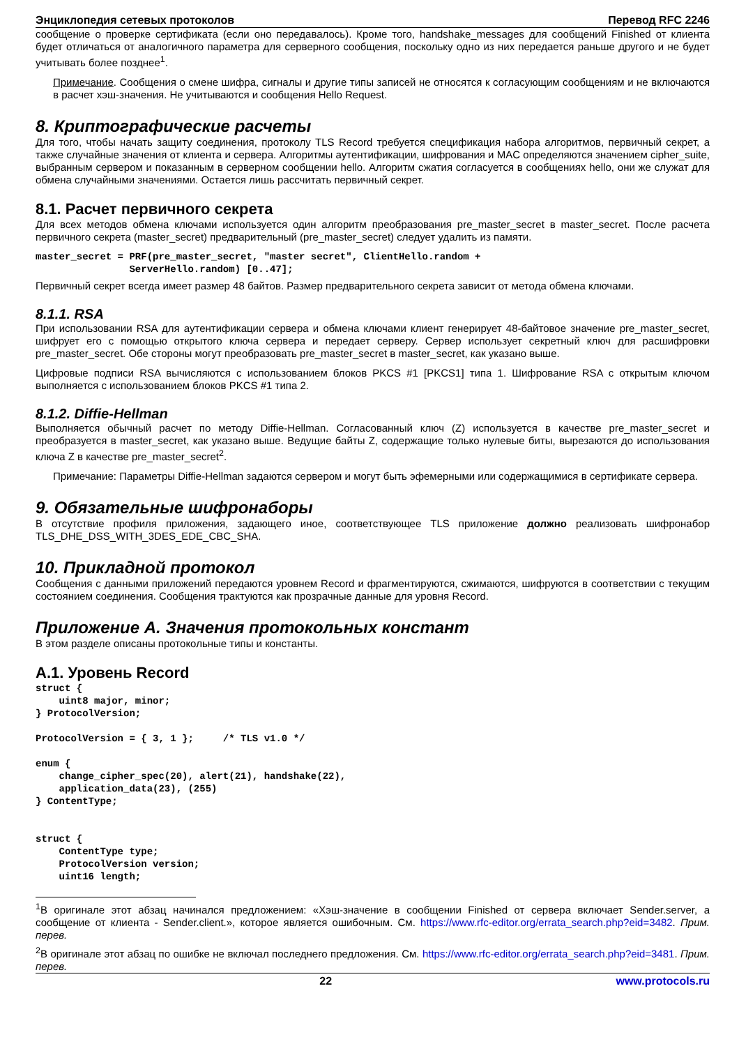Энциклопедия сетевых протоколов Перевод RFC 2246
сообщение о проверке сертификата (если оно передавалось). Кроме того, handshake_messages для сообщений Finished от клиента будет отличаться от аналогичного параметра для серверного сообщения, поскольку одно из них передается раньше другого и не будет учитывать более позднее<sup>1</sup>.
Примечание. Сообщения о смене шифра, сигналы и другие типы записей не относятся к согласующим сообщениям и не включаются в расчет хэш-значения. Не учитываются и сообщения Hello Request.
8. Криптографические расчеты
Для того, чтобы начать защиту соединения, протоколу TLS Record требуется спецификация набора алгоритмов, первичный секрет, а также случайные значения от клиента и сервера. Алгоритмы аутентификации, шифрования и MAC определяются значением cipher_suite, выбранным сервером и показанным в серверном сообщении hello. Алгоритм сжатия согласуется в сообщениях hello, они же служат для обмена случайными значениями. Остается лишь рассчитать первичный секрет.
8.1. Расчет первичного секрета
Для всех методов обмена ключами используется один алгоритм преобразования pre_master_secret в master_secret. После расчета первичного секрета (master_secret) предварительный (pre_master_secret) следует удалить из памяти.
master_secret = PRF(pre_master_secret, "master secret", ClientHello.random +
                ServerHello.random) [0..47];
Первичный секрет всегда имеет размер 48 байтов. Размер предварительного секрета зависит от метода обмена ключами.
8.1.1. RSA
При использовании RSA для аутентификации сервера и обмена ключами клиент генерирует 48-байтовое значение pre_master_secret, шифрует его с помощью открытого ключа сервера и передает серверу. Сервер использует секретный ключ для расшифровки pre_master_secret. Обе стороны могут преобразовать pre_master_secret в master_secret, как указано выше.
Цифровые подписи RSA вычисляются с использованием блоков PKCS #1 [PKCS1] типа 1. Шифрование RSA с открытым ключом выполняется с использованием блоков PKCS #1 типа 2.
8.1.2. Diffie-Hellman
Выполняется обычный расчет по методу Diffie-Hellman. Согласованный ключ (Z) используется в качестве pre_master_secret и преобразуется в master_secret, как указано выше. Ведущие байты Z, содержащие только нулевые биты, вырезаются до использования ключа Z в качестве pre_master_secret<sup>2</sup>.
Примечание: Параметры Diffie-Hellman задаются сервером и могут быть эфемерными или содержащимися в сертификате сервера.
9. Обязательные шифронаборы
В отсутствие профиля приложения, задающего иное, соответствующее TLS приложение должно реализовать шифронабор TLS_DHE_DSS_WITH_3DES_EDE_CBC_SHA.
10. Прикладной протокол
Сообщения с данными приложений передаются уровнем Record и фрагментируются, сжимаются, шифруются в соответствии с текущим состоянием соединения. Сообщения трактуются как прозрачные данные для уровня Record.
Приложение A. Значения протокольных констант
В этом разделе описаны протокольные типы и константы.
A.1. Уровень Record
struct {
    uint8 major, minor;
} ProtocolVersion;

ProtocolVersion = { 3, 1 };     /* TLS v1.0 */

enum {
    change_cipher_spec(20), alert(21), handshake(22),
    application_data(23), (255)
} ContentType;


struct {
    ContentType type;
    ProtocolVersion version;
    uint16 length;
<sup>1</sup> В оригинале этот абзац начинался предложением: «Хэш-значение в сообщении Finished от сервера включает Sender.server, а сообщение от клиента - Sender.client.», которое является ошибочным. См. https://www.rfc-editor.org/errata_search.php?eid=3482. Прим. перев.
<sup>2</sup> В оригинале этот абзац по ошибке не включал последнего предложения. См. https://www.rfc-editor.org/errata_search.php?eid=3481. Прим. перев.
22 www.protocols.ru